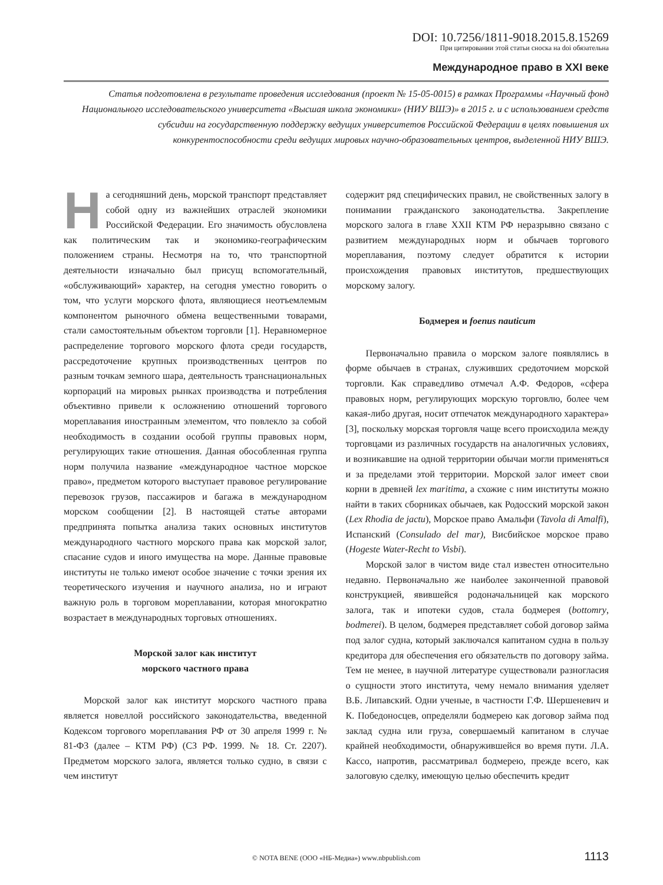DOI: 10.7256/1811-9018.2015.8.15269
При цитировании этой статьи сноска на doi обязательна
Международное право в XXI веке
Статья подготовлена в результате проведения исследования (проект № 15-05-0015) в рамках Программы «Научный фонд Национального исследовательского университета «Высшая школа экономики» (НИУ ВШЭ)» в 2015 г. и с использованием средств субсидии на государственную поддержку ведущих университетов Российской Федерации в целях повышения их конкурентоспособности среди ведущих мировых научно-образовательных центров, выделенной НИУ ВШЭ.
На сегодняшний день, морской транспорт представляет собой одну из важнейших отраслей экономики Российской Федерации. Его значимость обусловлена как политическим так и экономико-географическим положением страны. Несмотря на то, что транспортной деятельности изначально был присущ вспомогательный, «обслуживающий» характер, на сегодня уместно говорить о том, что услуги морского флота, являющиеся неотъемлемым компонентом рыночного обмена вещественными товарами, стали самостоятельным объектом торговли [1]. Неравномерное распределение торгового морского флота среди государств, рассредоточение крупных производственных центров по разным точкам земного шара, деятельность транснациональных корпораций на мировых рынках производства и потребления объективно привели к осложнению отношений торгового мореплавания иностранным элементом, что повлекло за собой необходимость в создании особой группы правовых норм, регулирующих такие отношения. Данная обособленная группа норм получила название «международное частное морское право», предметом которого выступает правовое регулирование перевозок грузов, пассажиров и багажа в международном морском сообщении [2]. В настоящей статье авторами предпринята попытка анализа таких основных институтов международного частного морского права как морской залог, спасание судов и иного имущества на море. Данные правовые институты не только имеют особое значение с точки зрения их теоретического изучения и научного анализа, но и играют важную роль в торговом мореплавании, которая многократно возрастает в международных торговых отношениях.
Морской залог как институт
морского частного права
Морской залог как институт морского частного права является новеллой российского законодательства, введенной Кодексом торгового мореплавания РФ от 30 апреля 1999 г. № 81-ФЗ (далее – КТМ РФ) (СЗ РФ. 1999. № 18. Ст. 2207). Предметом морского залога, является только судно, в связи с чем институт
содержит ряд специфических правил, не свойственных залогу в понимании гражданского законодательства. Закрепление морского залога в главе XXII КТМ РФ неразрывно связано с развитием международных норм и обычаев торгового мореплавания, поэтому следует обратится к истории происхождения правовых институтов, предшествующих морскому залогу.
Бодмерея и foenus nauticum
Первоначально правила о морском залоге появлялись в форме обычаев в странах, служивших средоточием морской торговли. Как справедливо отмечал А.Ф. Федоров, «сфера правовых норм, регулирующих морскую торговлю, более чем какая-либо другая, носит отпечаток международного характера» [3], поскольку морская торговля чаще всего происходила между торговцами из различных государств на аналогичных условиях, и возникавшие на одной территории обычаи могли применяться и за пределами этой территории. Морской залог имеет свои корни в древней lex maritima, а схожие с ним институты можно найти в таких сборниках обычаев, как Родосский морской закон (Lex Rhodia de jactu), Морское право Амальфи (Tavola di Amalfi), Испанский (Consulado del mar), Висбийское морское право (Hogeste Water-Recht to Visbi).
Морской залог в чистом виде стал известен относительно недавно. Первоначально же наиболее законченной правовой конструкцией, явившейся родоначальницей как морского залога, так и ипотеки судов, стала бодмерея (bottomry, bodmerei). В целом, бодмерея представляет собой договор займа под залог судна, который заключался капитаном судна в пользу кредитора для обеспечения его обязательств по договору займа. Тем не менее, в научной литературе существовали разногласия о сущности этого института, чему немало внимания уделяет В.Б. Липавский. Одни ученые, в частности Г.Ф. Шершеневич и К. Победоносцев, определяли бодмерею как договор займа под заклад судна или груза, совершаемый капитаном в случае крайней необходимости, обнаружившейся во время пути. Л.А. Кассо, напротив, рассматривал бодмерею, прежде всего, как залоговую сделку, имеющую целью обеспечить кредит
© NOTA BENE (ООО «НБ-Медиа») www.nbpublish.com
1113